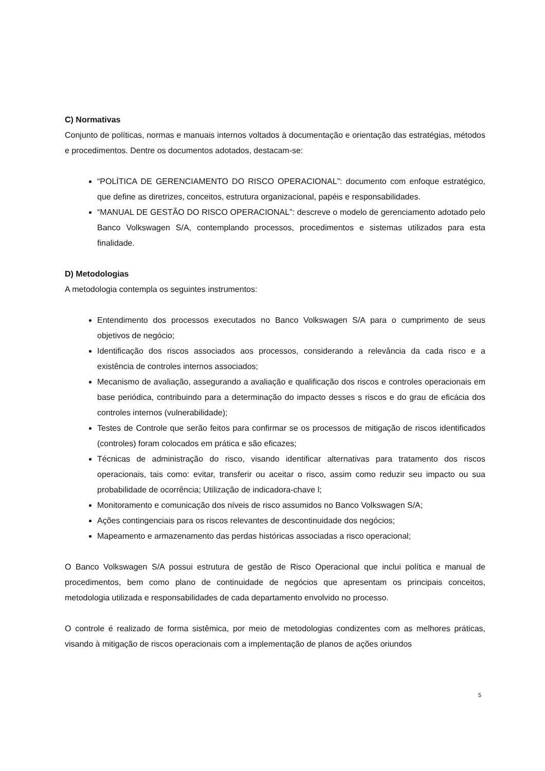C) Normativas
Conjunto de políticas, normas e manuais internos voltados à documentação e orientação das estratégias, métodos e procedimentos. Dentre os documentos adotados, destacam-se:
“POLÍTICA DE GERENCIAMENTO DO RISCO OPERACIONAL”: documento com enfoque estratégico, que define as diretrizes, conceitos, estrutura organizacional, papéis e responsabilidades.
“MANUAL DE GESTÃO DO RISCO OPERACIONAL”: descreve o modelo de gerenciamento adotado pelo Banco Volkswagen S/A, contemplando processos, procedimentos e sistemas utilizados para esta finalidade.
D) Metodologias
A metodologia contempla os seguintes instrumentos:
Entendimento dos processos executados no Banco Volkswagen S/A para o cumprimento de seus objetivos de negócio;
Identificação dos riscos associados aos processos, considerando a relevância da cada risco e a existência de controles internos associados;
Mecanismo de avaliação, assegurando a avaliação e qualificação dos riscos e controles operacionais em base periódica, contribuindo para a determinação do impacto desses s riscos e do grau de eficácia dos controles internos (vulnerabilidade);
Testes de Controle que serão feitos para confirmar se os processos de mitigação de riscos identificados (controles) foram colocados em prática e são eficazes;
Técnicas de administração do risco, visando identificar alternativas para tratamento dos riscos operacionais, tais como: evitar, transferir ou aceitar o risco, assim como reduzir seu impacto ou sua probabilidade de ocorrência; Utilização de indicadora-chave l;
Monitoramento e comunicação dos níveis de risco assumidos no Banco Volkswagen S/A;
Ações contingenciais para os riscos relevantes de descontinuidade dos negócios;
Mapeamento e armazenamento das perdas históricas associadas a risco operacional;
O Banco Volkswagen S/A possui estrutura de gestão de Risco Operacional que inclui política e manual de procedimentos, bem como plano de continuidade de negócios que apresentam os principais conceitos, metodologia utilizada e responsabilidades de cada departamento envolvido no processo.
O controle é realizado de forma sistêmica, por meio de metodologias condizentes com as melhores práticas, visando à mitigação de riscos operacionais com a implementação de planos de ações oriundos
5